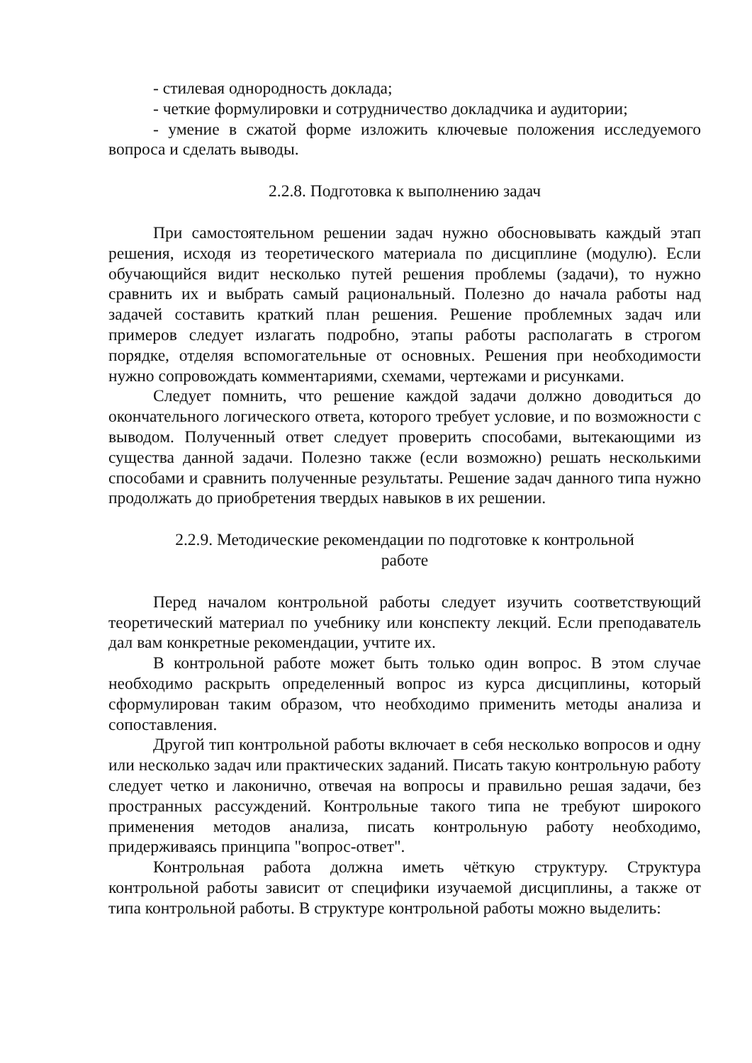- стилевая однородность доклада;
- четкие формулировки и сотрудничество докладчика и аудитории;
- умение в сжатой форме изложить ключевые положения исследуемого вопроса и сделать выводы.
2.2.8. Подготовка к выполнению задач
При самостоятельном решении задач нужно обосновывать каждый этап решения, исходя из теоретического материала по дисциплине (модулю). Если обучающийся видит несколько путей решения проблемы (задачи), то нужно сравнить их и выбрать самый рациональный. Полезно до начала работы над задачей составить краткий план решения. Решение проблемных задач или примеров следует излагать подробно, этапы работы располагать в строгом порядке, отделяя вспомогательные от основных. Решения при необходимости нужно сопровождать комментариями, схемами, чертежами и рисунками.
Следует помнить, что решение каждой задачи должно доводиться до окончательного логического ответа, которого требует условие, и по возможности с выводом. Полученный ответ следует проверить способами, вытекающими из существа данной задачи. Полезно также (если возможно) решать несколькими способами и сравнить полученные результаты. Решение задач данного типа нужно продолжать до приобретения твердых навыков в их решении.
2.2.9. Методические рекомендации по подготовке к контрольной
работе
Перед началом контрольной работы следует изучить соответствующий теоретический материал по учебнику или конспекту лекций. Если преподаватель дал вам конкретные рекомендации, учтите их.
В контрольной работе может быть только один вопрос. В этом случае необходимо раскрыть определенный вопрос из курса дисциплины, который сформулирован таким образом, что необходимо применить методы анализа и сопоставления.
Другой тип контрольной работы включает в себя несколько вопросов и одну или несколько задач или практических заданий. Писать такую контрольную работу следует четко и лаконично, отвечая на вопросы и правильно решая задачи, без пространных рассуждений. Контрольные такого типа не требуют широкого применения методов анализа, писать контрольную работу необходимо, придерживаясь принципа "вопрос-ответ".
Контрольная работа должна иметь чёткую структуру. Структура контрольной работы зависит от специфики изучаемой дисциплины, а также от типа контрольной работы. В структуре контрольной работы можно выделить: